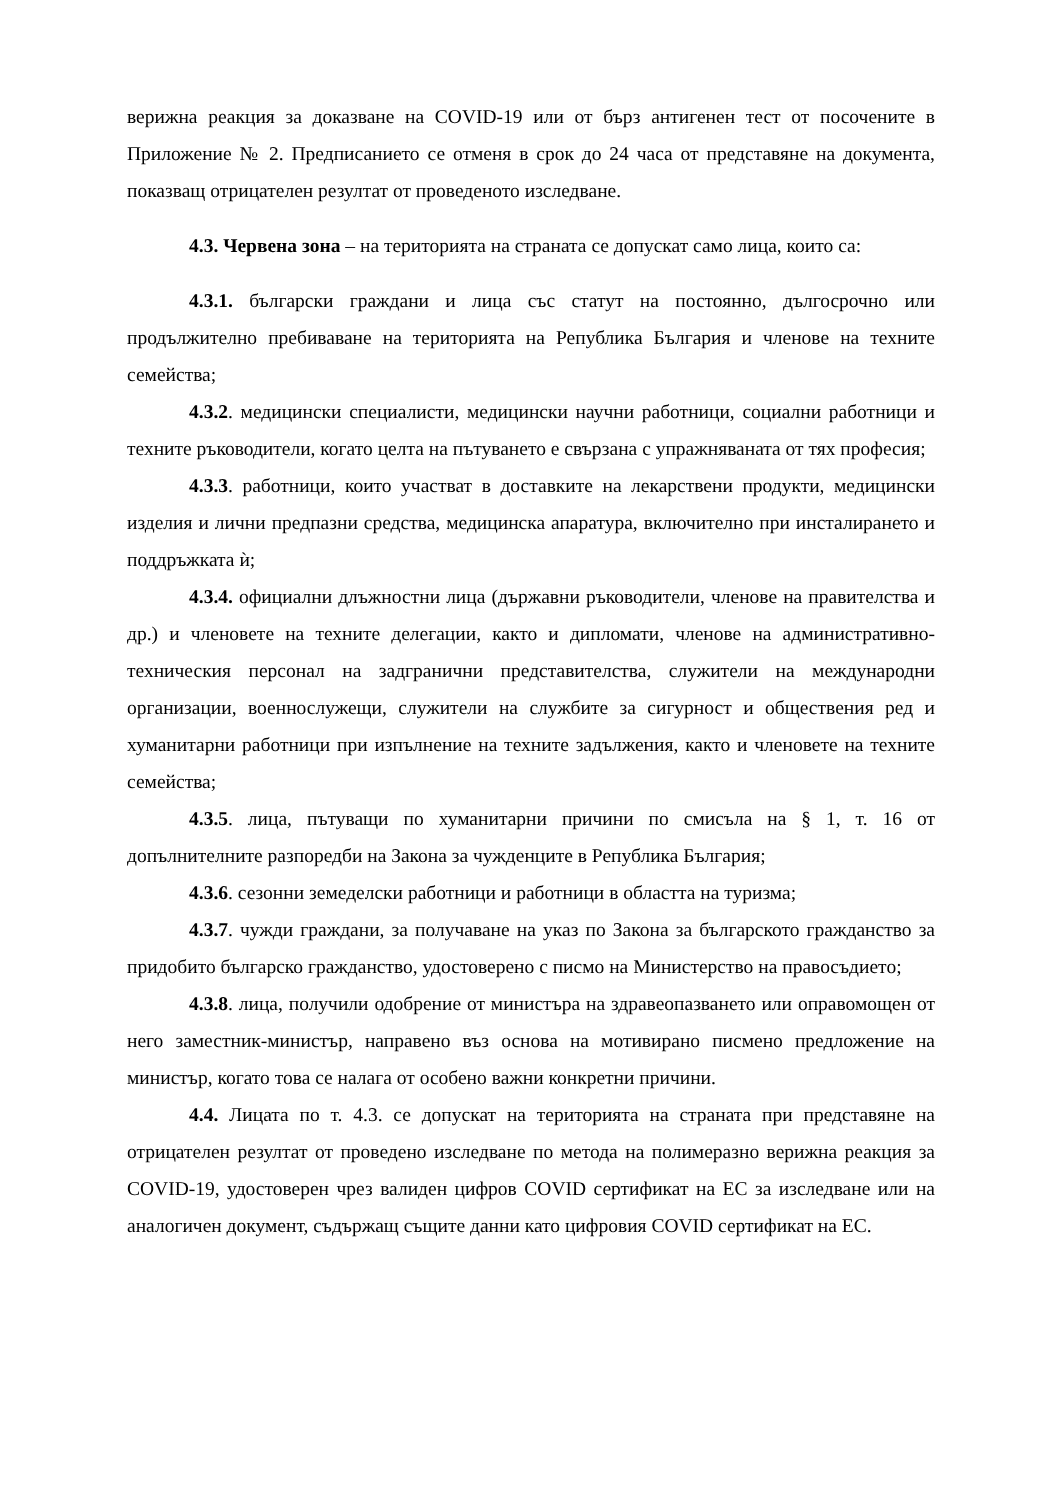верижна реакция за доказване на COVID-19 или от бърз антигенен тест от посочените в Приложение № 2. Предписанието се отменя в срок до 24 часа от представяне на документа, показващ отрицателен резултат от проведеното изследване.
4.3. Червена зона – на територията на страната се допускат само лица, които са:
4.3.1. български граждани и лица със статут на постоянно, дългосрочно или продължително пребиваване на територията на Република България и членове на техните семейства;
4.3.2. медицински специалисти, медицински научни работници, социални работници и техните ръководители, когато целта на пътуването е свързана с упражняваната от тях професия;
4.3.3. работници, които участват в доставките на лекарствени продукти, медицински изделия и лични предпазни средства, медицинска апаратура, включително при инсталирането и поддръжката ѝ;
4.3.4. официални длъжностни лица (държавни ръководители, членове на правителства и др.) и членовете на техните делегации, както и дипломати, членове на административно-техническия персонал на задгранични представителства, служители на международни организации, военнослужещи, служители на службите за сигурност и обществения ред и хуманитарни работници при изпълнение на техните задължения, както и членовете на техните семейства;
4.3.5. лица, пътуващи по хуманитарни причини по смисъла на § 1, т. 16 от допълнителните разпоредби на Закона за чужденците в Република България;
4.3.6. сезонни земеделски работници и работници в областта на туризма;
4.3.7. чужди граждани, за получаване на указ по Закона за българското гражданство за придобито българско гражданство, удостоверено с писмо на Министерство на правосъдието;
4.3.8. лица, получили одобрение от министъра на здравеопазването или оправомощен от него заместник-министър, направено въз основа на мотивирано писмено предложение на министър, когато това се налага от особено важни конкретни причини.
4.4. Лицата по т. 4.3. се допускат на територията на страната при представяне на отрицателен резултат от проведено изследване по метода на полимеразно верижна реакция за COVID-19, удостоверен чрез валиден цифров COVID сертификат на ЕС за изследване или на аналогичен документ, съдържащ същите данни като цифровия COVID сертификат на ЕС.